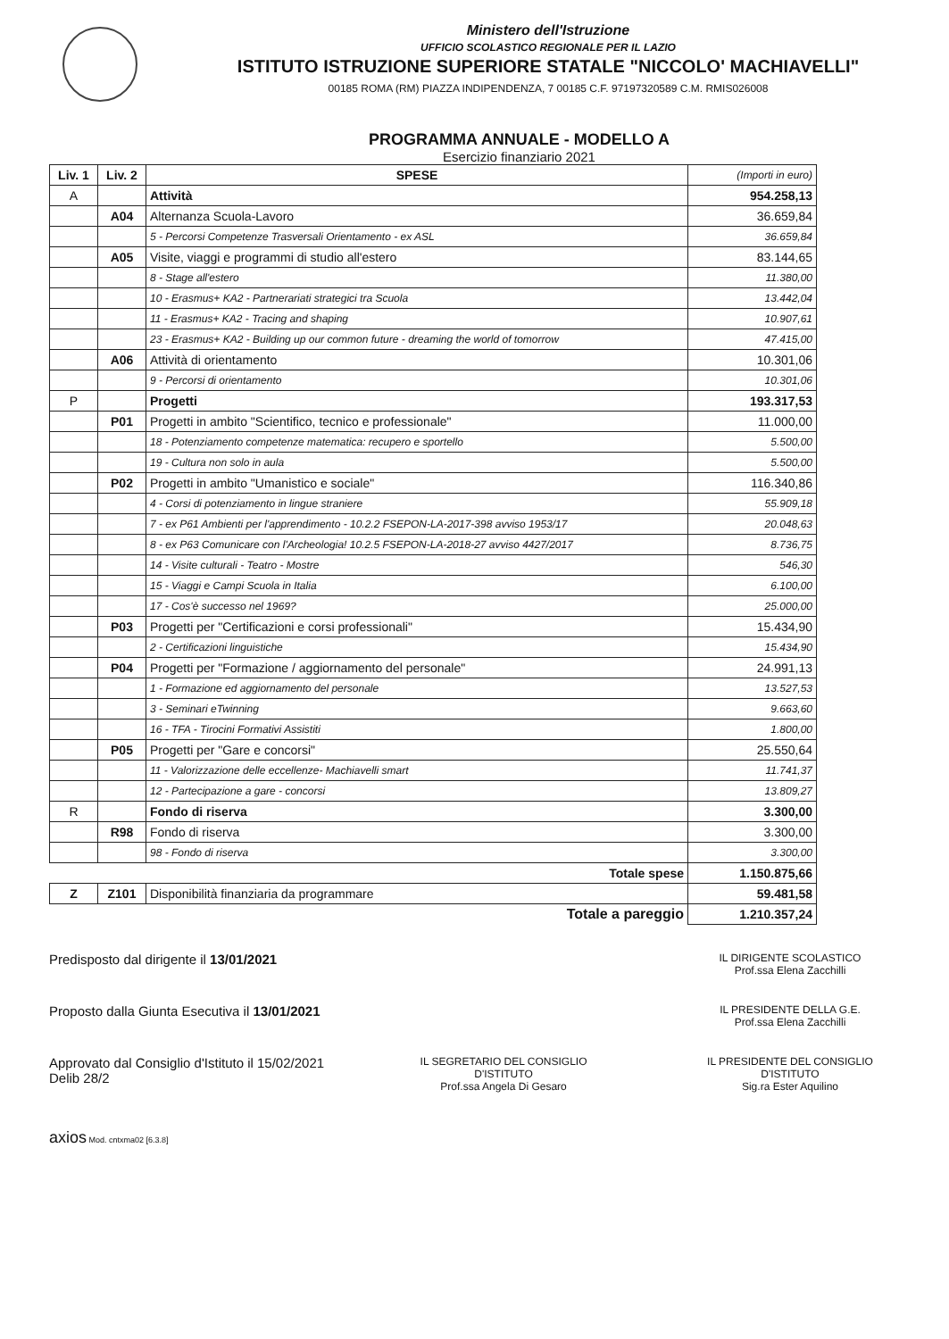Ministero dell'Istruzione
UFFICIO SCOLASTICO REGIONALE PER IL LAZIO
ISTITUTO ISTRUZIONE SUPERIORE STATALE "NICCOLO' MACHIAVELLI"
00185 ROMA (RM) PIAZZA INDIPENDENZA, 7 00185 C.F. 97197320589 C.M. RMIS026008
PROGRAMMA ANNUALE - MODELLO A
Esercizio finanziario 2021
| Liv. 1 | Liv. 2 | SPESE | (Importi in euro) |
| A | | Attività | 954.258,13 |
| | A04 | Alternanza Scuola-Lavoro | 36.659,84 |
| | | 5 - Percorsi Competenze Trasversali Orientamento - ex ASL | 36.659,84 |
| | A05 | Visite, viaggi e programmi di studio all'estero | 83.144,65 |
| | | 8 - Stage all'estero | 11.380,00 |
| | | 10 - Erasmus+ KA2 - Partnerariati strategici tra Scuola | 13.442,04 |
| | | 11 - Erasmus+ KA2 - Tracing and shaping | 10.907,61 |
| | | 23 - Erasmus+ KA2 - Building up our common future - dreaming the world of tomorrow | 47.415,00 |
| | A06 | Attività di orientamento | 10.301,06 |
| | | 9 - Percorsi di orientamento | 10.301,06 |
| P | | Progetti | 193.317,53 |
| | P01 | Progetti in ambito "Scientifico, tecnico e professionale" | 11.000,00 |
| | | 18 - Potenziamento competenze matematica: recupero e sportello | 5.500,00 |
| | | 19 - Cultura non solo in aula | 5.500,00 |
| | P02 | Progetti in ambito "Umanistico e sociale" | 116.340,86 |
| | | 4 - Corsi di potenziamento in lingue straniere | 55.909,18 |
| | | 7 - ex P61 Ambienti per l'apprendimento - 10.2.2 FSEPON-LA-2017-398 avviso 1953/17 | 20.048,63 |
| | | 8 - ex P63 Comunicare con l'Archeologia! 10.2.5 FSEPON-LA-2018-27 avviso 4427/2017 | 8.736,75 |
| | | 14 - Visite culturali - Teatro - Mostre | 546,30 |
| | | 15 - Viaggi e Campi Scuola in Italia | 6.100,00 |
| | | 17 - Cos'è successo nel 1969? | 25.000,00 |
| | P03 | Progetti per "Certificazioni e corsi professionali" | 15.434,90 |
| | | 2 - Certificazioni linguistiche | 15.434,90 |
| | P04 | Progetti per "Formazione / aggiornamento del personale" | 24.991,13 |
| | | 1 - Formazione ed aggiornamento del personale | 13.527,53 |
| | | 3 - Seminari eTwinning | 9.663,60 |
| | | 16 - TFA - Tirocini Formativi Assistiti | 1.800,00 |
| | P05 | Progetti per "Gare e concorsi" | 25.550,64 |
| | | 11 - Valorizzazione delle eccellenze- Machiavelli smart | 11.741,37 |
| | | 12 - Partecipazione a gare - concorsi | 13.809,27 |
| R | | Fondo di riserva | 3.300,00 |
| | R98 | Fondo di riserva | 3.300,00 |
| | | 98 - Fondo di riserva | 3.300,00 |
| Totale spese | | | 1.150.875,66 |
| Z | Z101 | Disponibilità finanziaria da programmare | 59.481,58 |
| Totale a pareggio | | | 1.210.357,24 |
Predisposto dal dirigente il 13/01/2021
IL DIRIGENTE SCOLASTICO
Prof.ssa Elena Zacchilli
Proposto dalla Giunta Esecutiva il 13/01/2021
IL PRESIDENTE DELLA G.E.
Prof.ssa Elena Zacchilli
Approvato dal Consiglio d'Istituto il 15/02/2021
Delib 28/2
IL SEGRETARIO DEL CONSIGLIO D'ISTITUTO
Prof.ssa Angela Di Gesaro
IL PRESIDENTE DEL CONSIGLIO D'ISTITUTO
Sig.ra Ester Aquilino
axios Mod. cntxma02 [6.3.8]